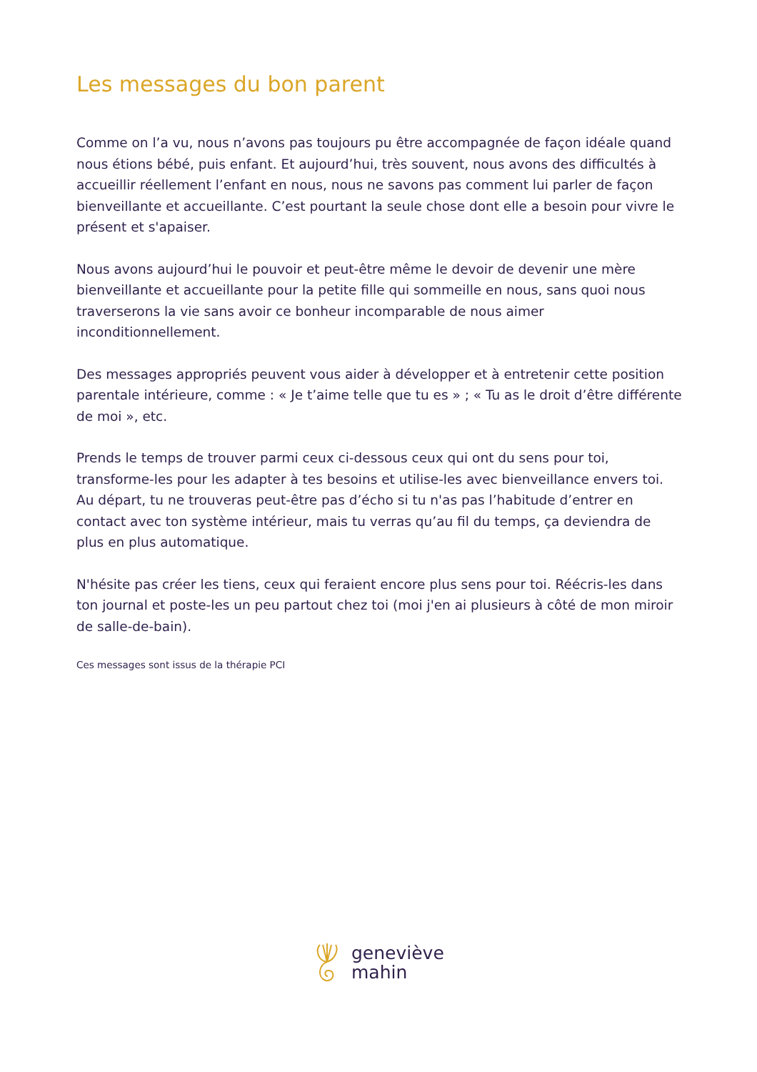Les messages du bon parent
Comme on l’a vu, nous n’avons pas toujours pu être accompagnée de façon idéale quand nous étions bébé, puis enfant. Et aujourd’hui, très souvent, nous avons des difficultés à accueillir réellement l’enfant en nous, nous ne savons pas comment lui parler de façon bienveillante et accueillante. C’est pourtant la seule chose dont elle a besoin pour vivre le présent et s'apaiser.
Nous avons aujourd’hui le pouvoir et peut-être même le devoir de devenir une mère bienveillante et accueillante pour la petite fille qui sommeille en nous, sans quoi nous traverserons la vie sans avoir ce bonheur incomparable de nous aimer inconditionnellement.
Des messages appropriés peuvent vous aider à développer et à entretenir cette position parentale intérieure, comme : « Je t’aime telle que tu es » ; « Tu as le droit d’être différente de moi », etc.
Prends le temps de trouver parmi ceux ci-dessous ceux qui ont du sens pour toi, transforme-les pour les adapter à tes besoins et utilise-les avec bienveillance envers toi. Au départ, tu ne trouveras peut-être pas d’écho si tu n'as pas l’habitude d’entrer en contact avec ton système intérieur, mais tu verras qu’au fil du temps, ça deviendra de plus en plus automatique.
N'hésite pas créer les tiens, ceux qui feraient encore plus sens pour toi. Réécris-les dans ton journal et poste-les un peu partout chez toi (moi j'en ai plusieurs à côté de mon miroir de salle-de-bain).
Ces messages sont issus de la thérapie PCI
geneviève
mahin